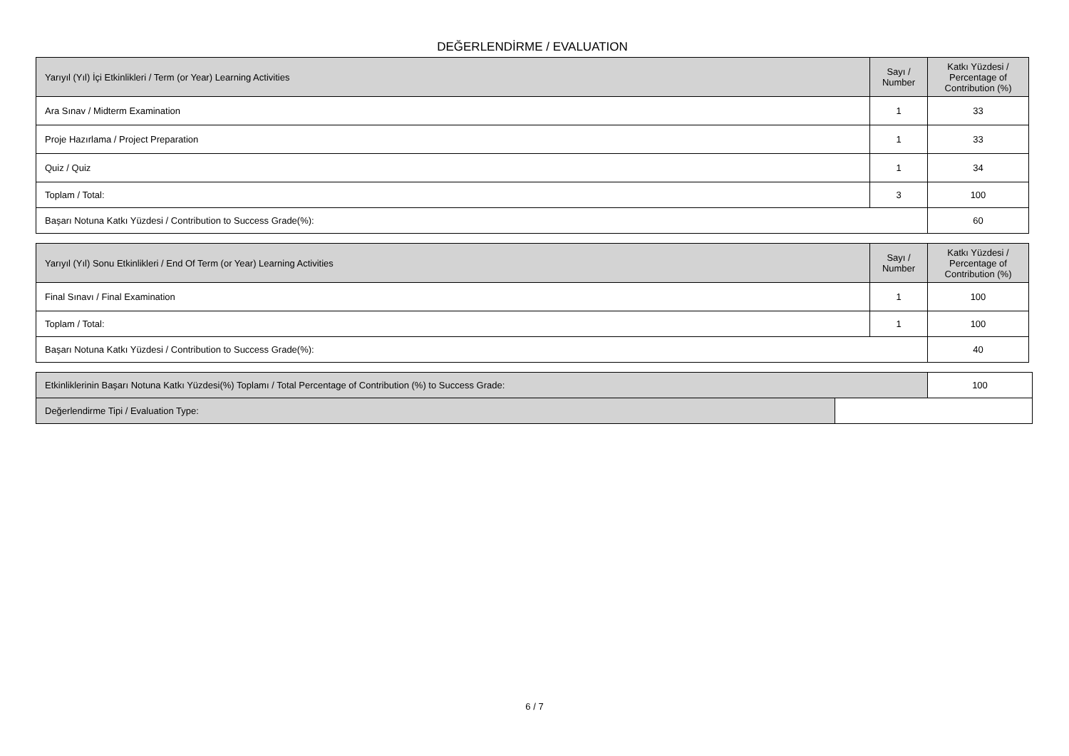DEĞERLENDİRME / EVALUATION
| Yarıyıl (Yıl) İçi Etkinlikleri / Term (or Year) Learning Activities | Sayı / Number | Katkı Yüzdesi / Percentage of Contribution (%) |
| --- | --- | --- |
| Ara Sınav / Midterm Examination | 1 | 33 |
| Proje Hazırlama / Project Preparation | 1 | 33 |
| Quiz / Quiz | 1 | 34 |
| Toplam / Total: | 3 | 100 |
| Başarı Notuna Katkı Yüzdesi / Contribution to Success Grade(%): | | 60 |
| Yarıyıl (Yıl) Sonu Etkinlikleri / End Of Term (or Year) Learning Activities | Sayı / Number | Katkı Yüzdesi / Percentage of Contribution (%) |
| --- | --- | --- |
| Final Sınavı / Final Examination | 1 | 100 |
| Toplam / Total: | 1 | 100 |
| Başarı Notuna Katkı Yüzdesi / Contribution to Success Grade(%): | | 40 |
| Etkinliklerinin Başarı Notuna Katkı Yüzdesi(%) Toplamı / Total Percentage of Contribution (%) to Success Grade: | | 100 |
| Değerlendirme Tipi / Evaluation Type: | | |
6 / 7